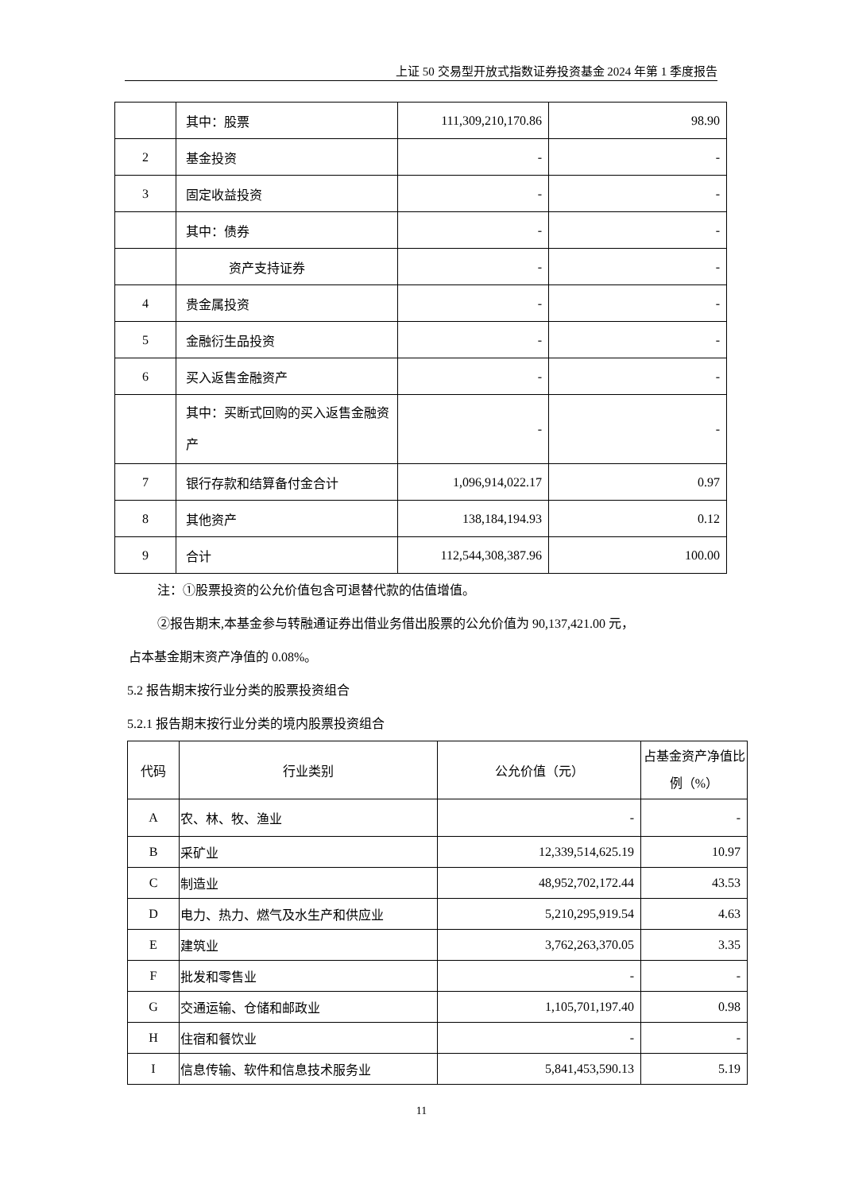上证 50 交易型开放式指数证券投资基金 2024 年第 1 季度报告
| | 其中：股票 | 111,309,210,170.86 | 98.90 |
| 2 | 基金投资 | - | - |
| 3 | 固定收益投资 | - | - |
| | 其中：债券 | - | - |
| | 资产支持证券 | - | - |
| 4 | 贵金属投资 | - | - |
| 5 | 金融衍生品投资 | - | - |
| 6 | 买入返售金融资产 | - | - |
| | 其中：买断式回购的买入返售金融资产 | - | - |
| 7 | 银行存款和结算备付金合计 | 1,096,914,022.17 | 0.97 |
| 8 | 其他资产 | 138,184,194.93 | 0.12 |
| 9 | 合计 | 112,544,308,387.96 | 100.00 |
注：①股票投资的公允价值包含可退替代款的估值增值。
②报告期末,本基金参与转融通证券出借业务借出股票的公允价值为 90,137,421.00 元，
占本基金期末资产净值的 0.08%。
5.2 报告期末按行业分类的股票投资组合
5.2.1 报告期末按行业分类的境内股票投资组合
| 代码 | 行业类别 | 公允价值（元） | 占基金资产净值比例（%） |
| --- | --- | --- | --- |
| A | 农、林、牧、渔业 | - | - |
| B | 采矿业 | 12,339,514,625.19 | 10.97 |
| C | 制造业 | 48,952,702,172.44 | 43.53 |
| D | 电力、热力、燃气及水生产和供应业 | 5,210,295,919.54 | 4.63 |
| E | 建筑业 | 3,762,263,370.05 | 3.35 |
| F | 批发和零售业 | - | - |
| G | 交通运输、仓储和邮政业 | 1,105,701,197.40 | 0.98 |
| H | 住宿和餐饮业 | - | - |
| I | 信息传输、软件和信息技术服务业 | 5,841,453,590.13 | 5.19 |
11